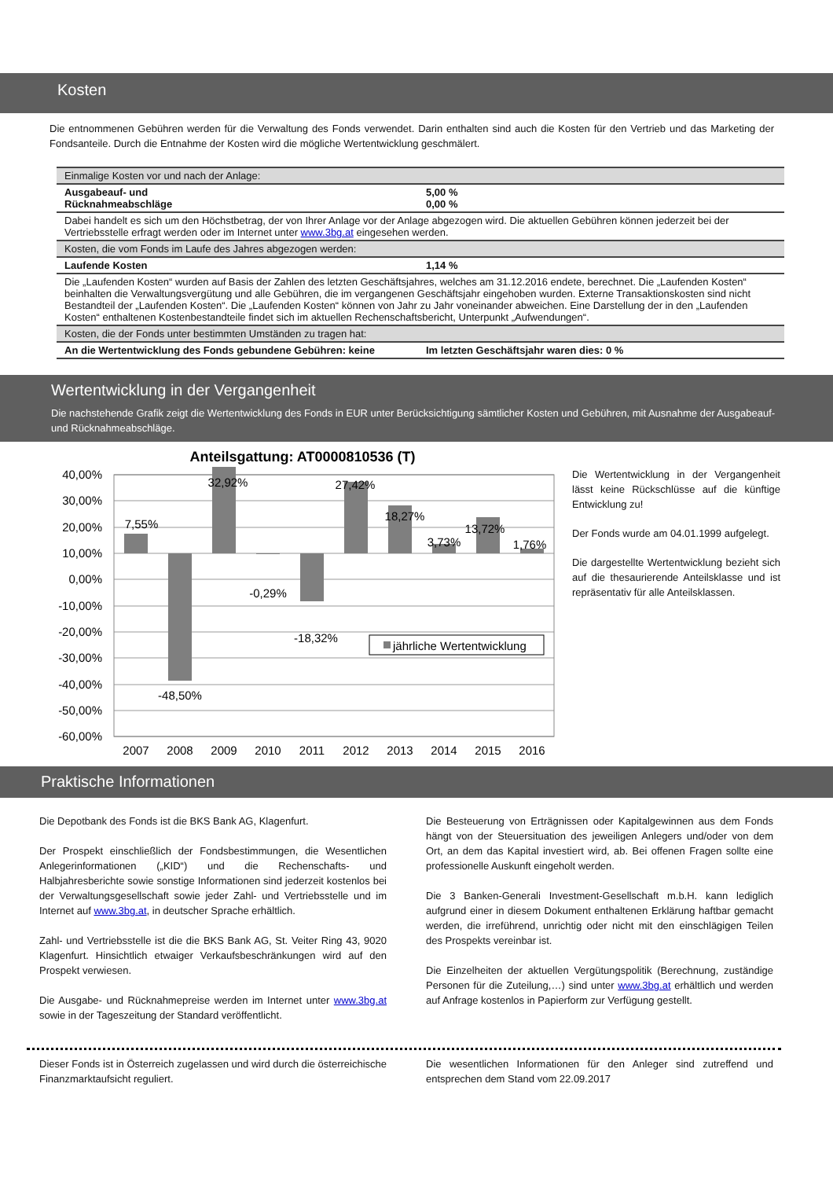Kosten
Die entnommenen Gebühren werden für die Verwaltung des Fonds verwendet. Darin enthalten sind auch die Kosten für den Vertrieb und das Marketing der Fondsanteile. Durch die Entnahme der Kosten wird die mögliche Wertentwicklung geschmälert.
| Einmalige Kosten vor und nach der Anlage: | |
| Ausgabeauf- und Rücknahmeabschläge | 5,00 % 0,00 % |
| Dabei handelt es sich um den Höchstbetrag, der von Ihrer Anlage vor der Anlage abgezogen wird. Die aktuellen Gebühren können jederzeit bei der Vertriebsstelle erfragt werden oder im Internet unter www.3bg.at eingesehen werden. | |
| Kosten, die vom Fonds im Laufe des Jahres abgezogen werden: | |
| Laufende Kosten | 1,14 % |
| Die „Laufenden Kosten“ wurden auf Basis der Zahlen des letzten Geschäftsjahres, welches am 31.12.2016 endete, berechnet. Die „Laufenden Kosten“ beinhalten die Verwaltungsvergütung und alle Gebühren, die im vergangenen Geschäftsjahr eingehoben wurden. Externe Transaktionskosten sind nicht Bestandteil der „Laufenden Kosten“. Die „Laufenden Kosten“ können von Jahr zu Jahr voneinander abweichen. Eine Darstellung der in den „Laufenden Kosten“ enthaltenen Kostenbestandteile findet sich im aktuellen Rechenschaftsbericht, Unterpunkt „Aufwendungen“. | |
| Kosten, die der Fonds unter bestimmten Umständen zu tragen hat: | |
| An die Wertentwicklung des Fonds gebundene Gebühren: keine | Im letzten Geschäftsjahr waren dies: 0 % |
Wertentwicklung in der Vergangenheit
Die nachstehende Grafik zeigt die Wertentwicklung des Fonds in EUR unter Berücksichtigung sämtlicher Kosten und Gebühren, mit Ausnahme der Ausgabeauf- und Rücknahmeabschläge.
Anteilsgattung: AT0000810536 (T)
40,00%
30,00%
20,00%
10,00%
0,00%
-10,00%
-20,00%
-30,00%
-40,00%
-50,00%
-60,00%
7,55%
-48,50%
32,92%
-0,29%
-18,32%
27,42%
18,27%
3,73%
13,72%
1,76%
2007
2008
2009
2010
2011
2012
2013
2014
2015
2016
jährliche Wertentwicklung
Die Wertentwicklung in der Vergangenheit lässt keine Rückschlüsse auf die künftige Entwicklung zu!
Der Fonds wurde am 04.01.1999 aufgelegt.
Die dargestellte Wertentwicklung bezieht sich auf die thesaurierende Anteilsklasse und ist repräsentativ für alle Anteilsklassen.
Praktische Informationen
Die Depotbank des Fonds ist die BKS Bank AG, Klagenfurt.
Der Prospekt einschließlich der Fondsbestimmungen, die Wesentlichen Anlegerinformationen („KID“) und die Rechenschafts- und Halbjahresberichte sowie sonstige Informationen sind jederzeit kostenlos bei der Verwaltungsgesellschaft sowie jeder Zahl- und Vertriebsstelle und im Internet auf www.3bg.at, in deutscher Sprache erhältlich.
Zahl- und Vertriebsstelle ist die die BKS Bank AG, St. Veiter Ring 43, 9020 Klagenfurt. Hinsichtlich etwaiger Verkaufsbeschränkungen wird auf den Prospekt verwiesen.
Die Ausgabe- und Rücknahmepreise werden im Internet unter www.3bg.at sowie in der Tageszeitung der Standard veröffentlicht.
Die Besteuerung von Erträgnissen oder Kapitalgewinnen aus dem Fonds hängt von der Steuersituation des jeweiligen Anlegers und/oder von dem Ort, an dem das Kapital investiert wird, ab. Bei offenen Fragen sollte eine professionelle Auskunft eingeholt werden.
Die 3 Banken-Generali Investment-Gesellschaft m.b.H. kann lediglich aufgrund einer in diesem Dokument enthaltenen Erklärung haftbar gemacht werden, die irreführend, unrichtig oder nicht mit den einschlägigen Teilen des Prospekts vereinbar ist.
Die Einzelheiten der aktuellen Vergütungspolitik (Berechnung, zuständige Personen für die Zuteilung,…) sind unter www.3bg.at erhältlich und werden auf Anfrage kostenlos in Papierform zur Verfügung gestellt.
Dieser Fonds ist in Österreich zugelassen und wird durch die österreichische Finanzmarktaufsicht reguliert.
Die wesentlichen Informationen für den Anleger sind zutreffend und entsprechen dem Stand vom 22.09.2017